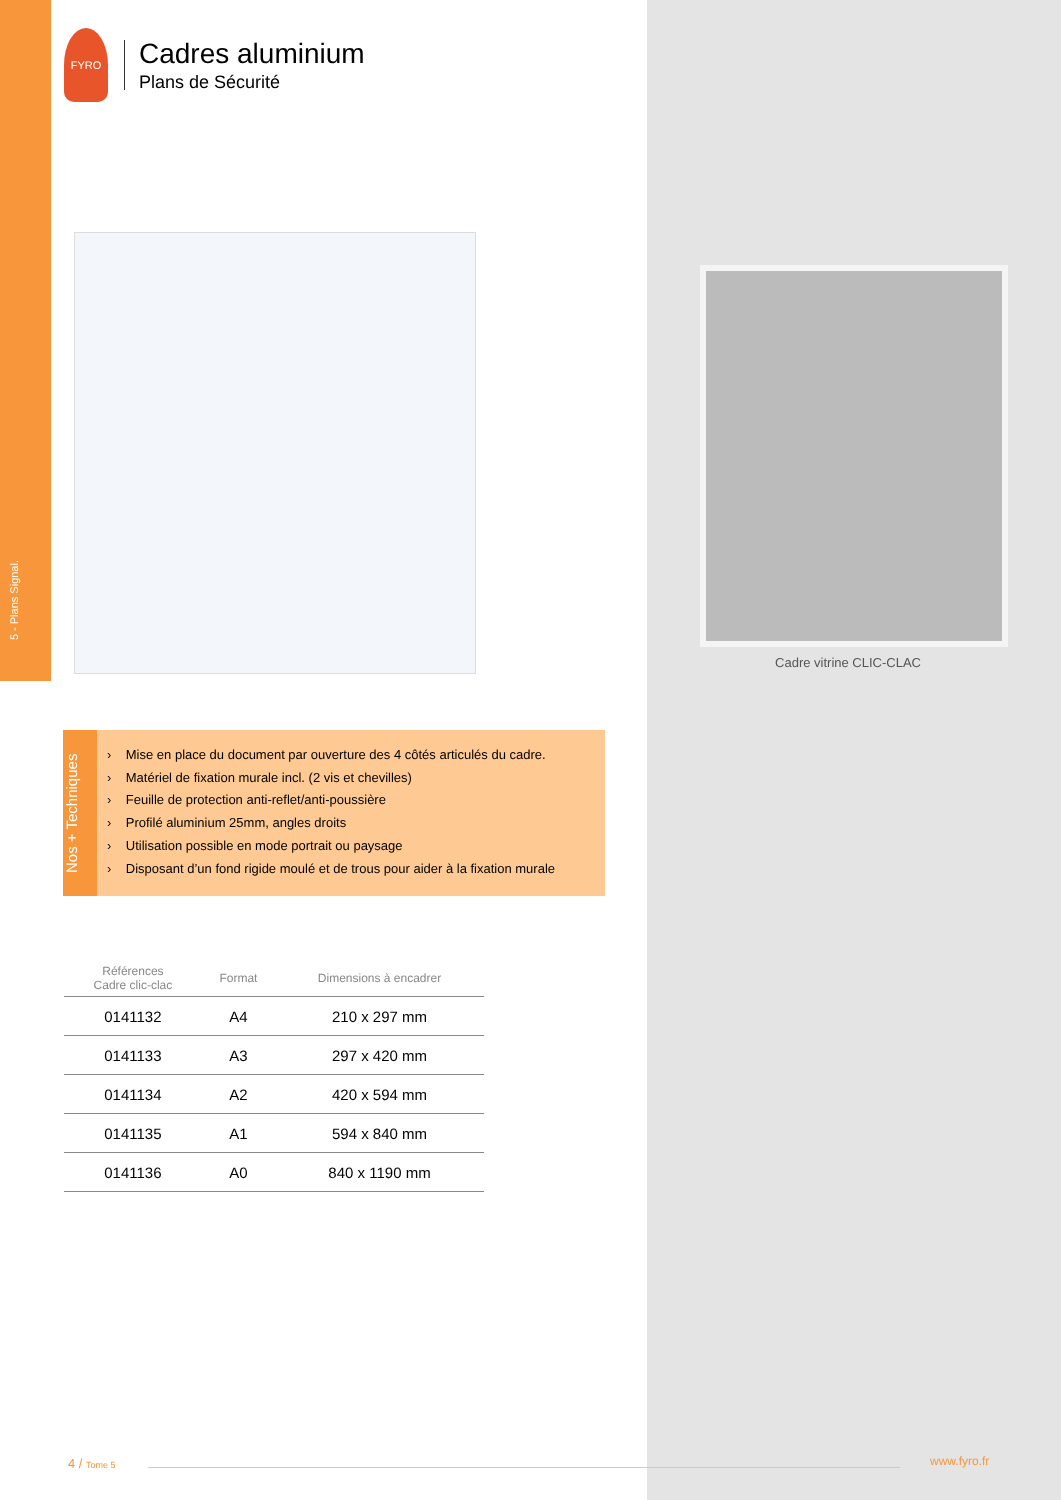5 - Plans Signal.
FYRO
Cadres aluminium
Plans de Sécurité
Cadre vitrine CLIC-CLAC
Nos + Techniques
› Mise en place du document par ouverture des 4 côtés articulés du cadre.
› Matériel de fixation murale incl. (2 vis et chevilles)
› Feuille de protection anti-reflet/anti-poussière
› Profilé aluminium 25mm, angles droits
› Utilisation possible en mode portrait ou paysage
› Disposant d’un fond rigide moulé et de trous pour aider à la fixation murale
| Références Cadre clic-clac | Format | Dimensions à encadrer |
| --- | --- | --- |
| 0141132 | A4 | 210 x 297 mm |
| 0141133 | A3 | 297 x 420 mm |
| 0141134 | A2 | 420 x 594 mm |
| 0141135 | A1 | 594 x 840 mm |
| 0141136 | A0 | 840 x 1190 mm |
4 / Tome 5 www.fyro.fr